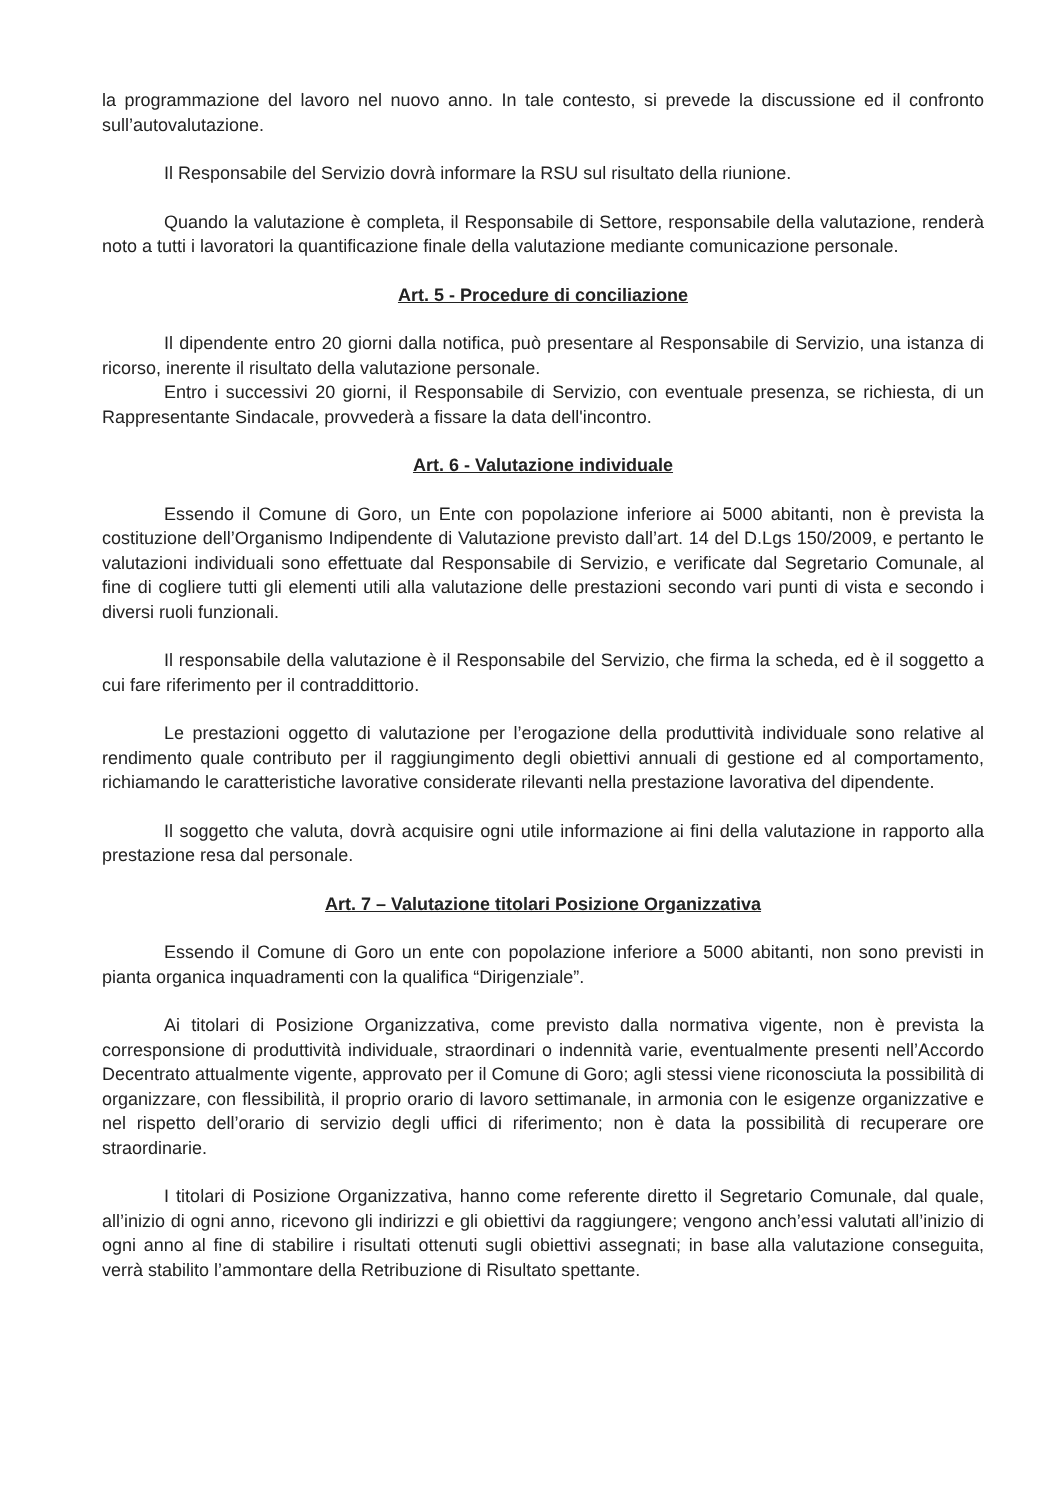la programmazione del lavoro nel nuovo anno. In tale contesto, si prevede la discussione ed il confronto sull’autovalutazione.
Il Responsabile del Servizio dovrà informare la RSU sul risultato della riunione.
Quando la valutazione è completa, il Responsabile di Settore, responsabile della valutazione, renderà noto a tutti i lavoratori la quantificazione finale della valutazione mediante comunicazione personale.
Art. 5 - Procedure di conciliazione
Il dipendente entro 20 giorni dalla notifica, può presentare al Responsabile di Servizio, una istanza di ricorso, inerente il risultato della valutazione personale.
Entro i successivi 20 giorni, il Responsabile di Servizio, con eventuale presenza, se richiesta, di un Rappresentante Sindacale, provvederà a fissare la data dell'incontro.
Art. 6 - Valutazione individuale
Essendo il Comune di Goro, un Ente con popolazione inferiore ai 5000 abitanti, non è prevista la costituzione dell’Organismo Indipendente di Valutazione previsto dall’art. 14 del D.Lgs 150/2009, e pertanto le valutazioni individuali sono effettuate dal Responsabile di Servizio, e verificate dal Segretario Comunale, al fine di cogliere tutti gli elementi utili alla valutazione delle prestazioni secondo vari punti di vista e secondo i diversi ruoli funzionali.
Il responsabile della valutazione è il Responsabile del Servizio, che firma la scheda, ed è il soggetto a cui fare riferimento per il contraddittorio.
Le prestazioni oggetto di valutazione per l’erogazione della produttività individuale sono relative al rendimento quale contributo per il raggiungimento degli obiettivi annuali di gestione ed al comportamento, richiamando le caratteristiche lavorative considerate rilevanti nella prestazione lavorativa del dipendente.
Il soggetto che valuta, dovrà acquisire ogni utile informazione ai fini della valutazione in rapporto alla prestazione resa dal personale.
Art. 7 – Valutazione titolari Posizione Organizzativa
Essendo il Comune di Goro un ente con popolazione inferiore a 5000 abitanti, non sono previsti in pianta organica inquadramenti con la qualifica “Dirigenziale”.
Ai titolari di Posizione Organizzativa, come previsto dalla normativa vigente, non è prevista la corresponsione di produttività individuale, straordinari o indennità varie, eventualmente presenti nell’Accordo Decentrato attualmente vigente, approvato per il Comune di Goro; agli stessi viene riconosciuta la possibilità di organizzare, con flessibilità, il proprio orario di lavoro settimanale, in armonia con le esigenze organizzative e nel rispetto dell’orario di servizio degli uffici di riferimento; non è data la possibilità di recuperare ore straordinarie.
I titolari di Posizione Organizzativa, hanno come referente diretto il Segretario Comunale, dal quale, all’inizio di ogni anno, ricevono gli indirizzi e gli obiettivi da raggiungere; vengono anch’essi valutati all’inizio di ogni anno al fine di stabilire i risultati ottenuti sugli obiettivi assegnati; in base alla valutazione conseguita, verrà stabilito l’ammontare della Retribuzione di Risultato spettante.